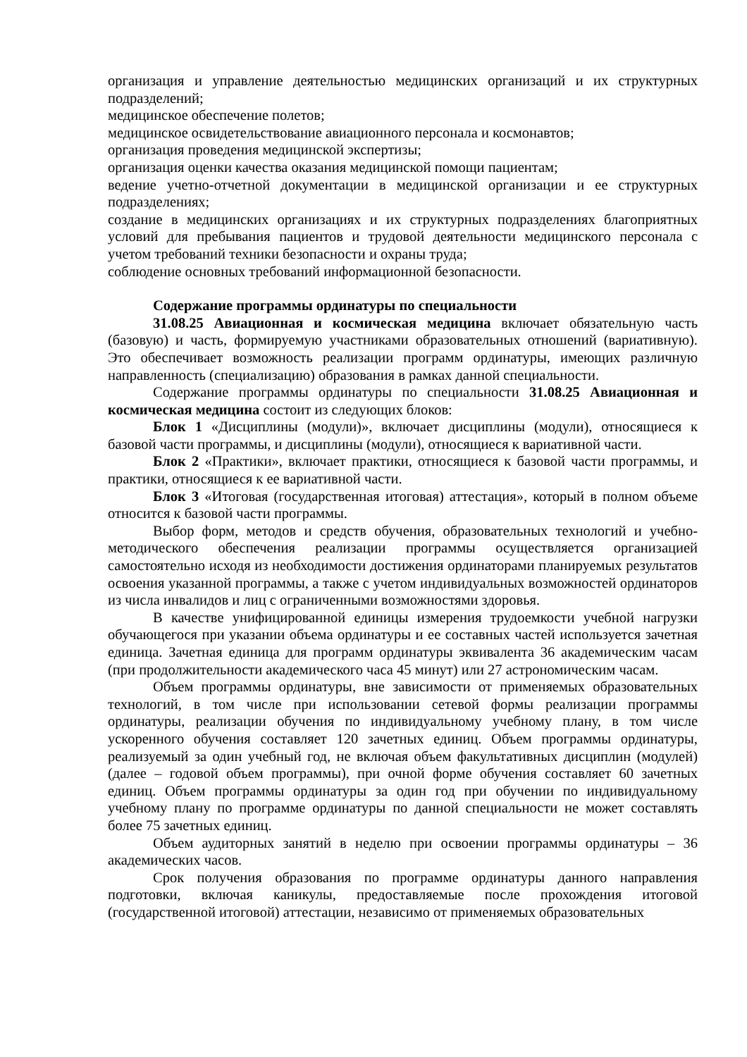организация и управление деятельностью медицинских организаций и их структурных подразделений;
медицинское обеспечение полетов;
медицинское освидетельствование авиационного персонала и космонавтов;
организация проведения медицинской экспертизы;
организация оценки качества оказания медицинской помощи пациентам;
ведение учетно-отчетной документации в медицинской организации и ее структурных подразделениях;
создание в медицинских организациях и их структурных подразделениях благоприятных условий для пребывания пациентов и трудовой деятельности медицинского персонала с учетом требований техники безопасности и охраны труда;
соблюдение основных требований информационной безопасности.
Содержание программы ординатуры по специальности
31.08.25 Авиационная и космическая медицина включает обязательную часть (базовую) и часть, формируемую участниками образовательных отношений (вариативную). Это обеспечивает возможность реализации программ ординатуры, имеющих различную направленность (специализацию) образования в рамках данной специальности.
Содержание программы ординатуры по специальности 31.08.25 Авиационная и космическая медицина состоит из следующих блоков:
Блок 1 «Дисциплины (модули)», включает дисциплины (модули), относящиеся к базовой части программы, и дисциплины (модули), относящиеся к вариативной части.
Блок 2 «Практики», включает практики, относящиеся к базовой части программы, и практики, относящиеся к ее вариативной части.
Блок 3 «Итоговая (государственная итоговая) аттестация», который в полном объеме относится к базовой части программы.
Выбор форм, методов и средств обучения, образовательных технологий и учебно-методического обеспечения реализации программы осуществляется организацией самостоятельно исходя из необходимости достижения ординаторами планируемых результатов освоения указанной программы, а также с учетом индивидуальных возможностей ординаторов из числа инвалидов и лиц с ограниченными возможностями здоровья.
В качестве унифицированной единицы измерения трудоемкости учебной нагрузки обучающегося при указании объема ординатуры и ее составных частей используется зачетная единица. Зачетная единица для программ ординатуры эквивалента 36 академическим часам (при продолжительности академического часа 45 минут) или 27 астрономическим часам.
Объем программы ординатуры, вне зависимости от применяемых образовательных технологий, в том числе при использовании сетевой формы реализации программы ординатуры, реализации обучения по индивидуальному учебному плану, в том числе ускоренного обучения составляет 120 зачетных единиц. Объем программы ординатуры, реализуемый за один учебный год, не включая объем факультативных дисциплин (модулей) (далее – годовой объем программы), при очной форме обучения составляет 60 зачетных единиц. Объем программы ординатуры за один год при обучении по индивидуальному учебному плану по программе ординатуры по данной специальности не может составлять более 75 зачетных единиц.
Объем аудиторных занятий в неделю при освоении программы ординатуры – 36 академических часов.
Срок получения образования по программе ординатуры данного направления подготовки, включая каникулы, предоставляемые после прохождения итоговой (государственной итоговой) аттестации, независимо от применяемых образовательных